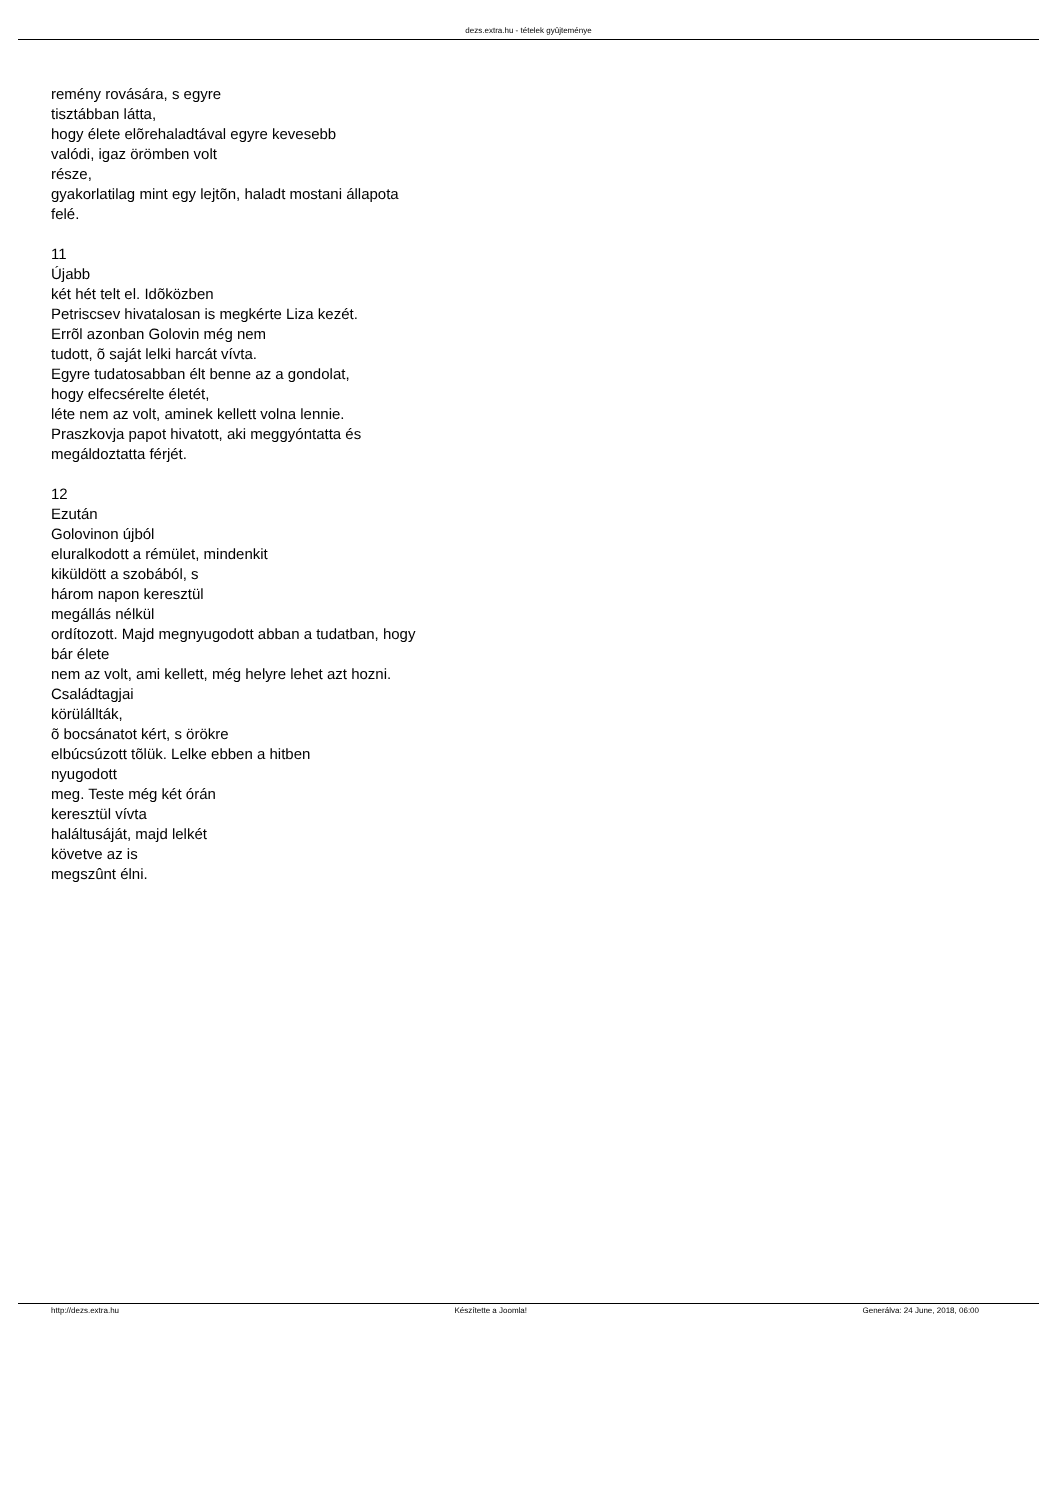dezs.extra.hu - tételek gyûjteménye
remény rovására, s egyre
tisztábban látta,
hogy élete elõrehaladtával egyre kevesebb
valódi, igaz örömben volt
része,
gyakorlatilag mint egy lejtõn, haladt mostani állapota
felé.
11
Újabb
két hét telt el. Idõközben
Petriscsev hivatalosan is megkérte Liza kezét.
Errõl azonban Golovin még nem
tudott, õ saját lelki harcát vívta.
Egyre tudatosabban élt benne az a gondolat,
hogy elfecsérelte életét,
léte nem az volt, aminek kellett volna lennie.
Praszkovja papot hivatott, aki meggyóntatta és
megáldoztatta férjét.
12
Ezután
Golovinon újból
eluralkodott a rémület, mindenkit
kiküldött a szobából, s
három napon keresztül
megállás nélkül
ordítozott. Majd megnyugodott abban a tudatban, hogy
bár élete
nem az volt, ami kellett, még helyre lehet azt hozni.
Családtagjai
körülállták,
õ bocsánatot kért, s örökre
elbúcsúzott tõlük. Lelke ebben a hitben
nyugodott
meg. Teste még két órán
keresztül vívta
haláltusáját, majd lelkét
követve az is
megszûnt élni.
http://dezs.extra.hu Készítette a Joomla! Generálva: 24 June, 2018, 06:00